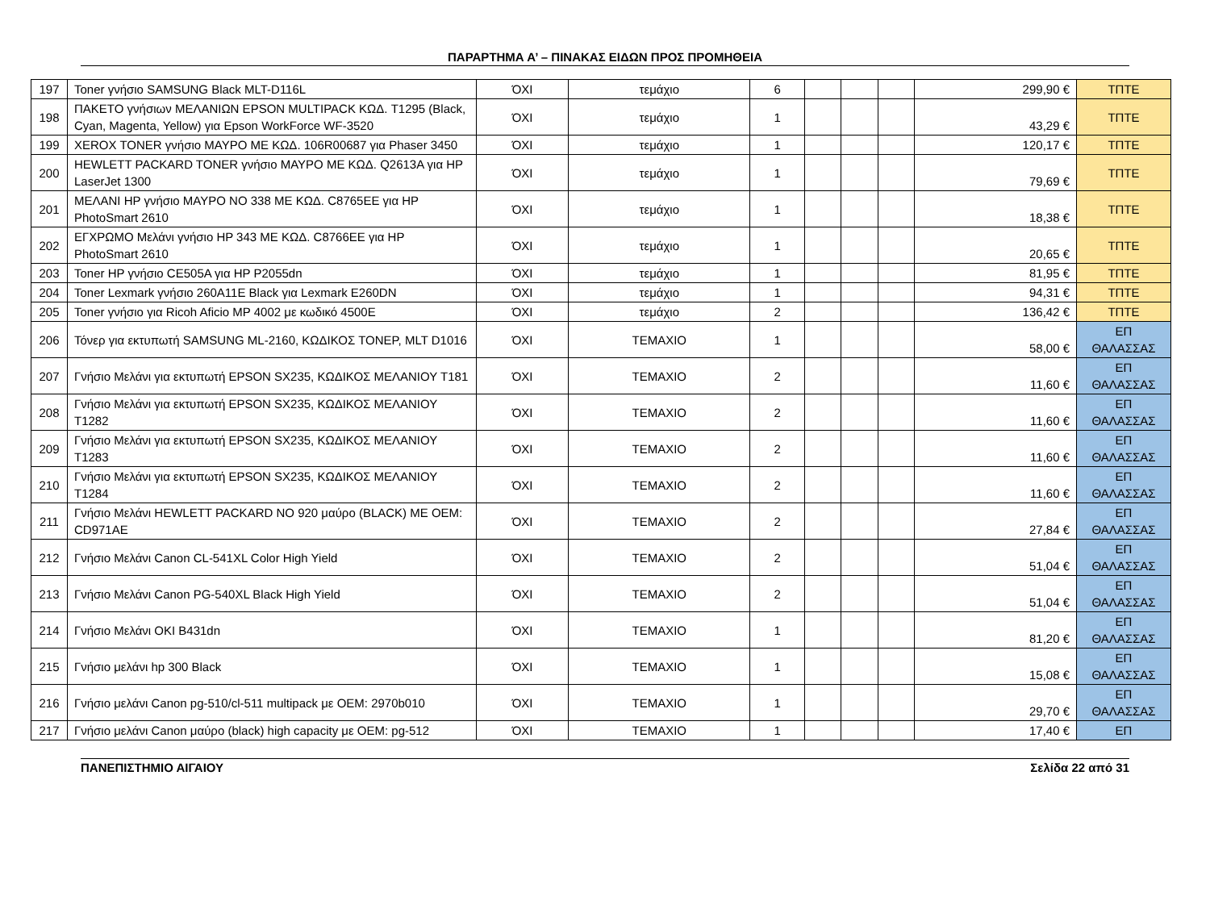ΠΑΡΑΡΤΗΜΑ Α’ – ΠΙΝΑΚΑΣ ΕΙΔΩΝ ΠΡΟΣ ΠΡΟΜΗΘΕΙΑ
| 197 | Toner γνήσιο SAMSUNG Black MLT-D116L | ΌΧΙ | τεμάχιο | 6 | | | | 299,90 € | ΤΠΤΕ |
| 198 | ΠΑΚΕΤΟ γνήσιων ΜΕΛΑΝΙΩΝ EPSON MULTIPACK ΚΩΔ. T1295 (Black, Cyan, Magenta, Yellow) για Epson WorkForce WF-3520 | ΌΧΙ | τεμάχιο | 1 | | | | 43,29 € | ΤΠΤΕ |
| 199 | XEROX TONER γνήσιο ΜΑΥΡΟ ΜΕ ΚΩΔ. 106R00687 για Phaser 3450 | ΌΧΙ | τεμάχιο | 1 | | | | 120,17 € | ΤΠΤΕ |
| 200 | HEWLETT PACKARD TONER γνήσιο ΜΑΥΡΟ ΜΕ ΚΩΔ. Q2613A για HP LaserJet 1300 | ΌΧΙ | τεμάχιο | 1 | | | | 79,69 € | ΤΠΤΕ |
| 201 | ΜΕΛΑΝΙ HP γνήσιο ΜΑΥΡΟ NO 338 ΜΕ ΚΩΔ. C8765EE για HP PhotoSmart 2610 | ΌΧΙ | τεμάχιο | 1 | | | | 18,38 € | ΤΠΤΕ |
| 202 | ΕΓΧΡΩΜΟ Μελάνι γνήσιο HP 343 ΜΕ ΚΩΔ. C8766EE για HP PhotoSmart 2610 | ΌΧΙ | τεμάχιο | 1 | | | | 20,65 € | ΤΠΤΕ |
| 203 | Toner HP γνήσιο CE505A για HP P2055dn | ΌΧΙ | τεμάχιο | 1 | | | | 81,95 € | ΤΠΤΕ |
| 204 | Toner Lexmark γνήσιο 260A11E Black για Lexmark E260DN | ΌΧΙ | τεμάχιο | 1 | | | | 94,31 € | ΤΠΤΕ |
| 205 | Toner γνήσιο για Ricoh Aficio MP 4002 με κωδικό 4500E | ΌΧΙ | τεμάχιο | 2 | | | | 136,42 € | ΤΠΤΕ |
| 206 | Τόνερ για εκτυπωτή SAMSUNG ML-2160, ΚΩΔΙΚΟΣ ΤΟΝΕΡ, MLT D1016 | ΌΧΙ | ΤΕΜΑΧΙΟ | 1 | | | | 58,00 € | ΕΠ ΘΑΛΑΣΣΑΣ |
| 207 | Γνήσιο Μελάνι για εκτυπωτή EPSON SX235, ΚΩΔΙΚΟΣ ΜΕΛΑΝΙΟΥ T181 | ΌΧΙ | ΤΕΜΑΧΙΟ | 2 | | | | 11,60 € | ΕΠ ΘΑΛΑΣΣΑΣ |
| 208 | Γνήσιο Μελάνι για εκτυπωτή EPSON SX235, ΚΩΔΙΚΟΣ ΜΕΛΑΝΙΟΥ T1282 | ΌΧΙ | ΤΕΜΑΧΙΟ | 2 | | | | 11,60 € | ΕΠ ΘΑΛΑΣΣΑΣ |
| 209 | Γνήσιο Μελάνι για εκτυπωτή EPSON SX235, ΚΩΔΙΚΟΣ ΜΕΛΑΝΙΟΥ T1283 | ΌΧΙ | ΤΕΜΑΧΙΟ | 2 | | | | 11,60 € | ΕΠ ΘΑΛΑΣΣΑΣ |
| 210 | Γνήσιο Μελάνι για εκτυπωτή EPSON SX235, ΚΩΔΙΚΟΣ ΜΕΛΑΝΙΟΥ T1284 | ΌΧΙ | ΤΕΜΑΧΙΟ | 2 | | | | 11,60 € | ΕΠ ΘΑΛΑΣΣΑΣ |
| 211 | Γνήσιο Μελάνι HEWLETT PACKARD NO 920 μαύρο (BLACK) ME OEM: CD971AE | ΌΧΙ | ΤΕΜΑΧΙΟ | 2 | | | | 27,84 € | ΕΠ ΘΑΛΑΣΣΑΣ |
| 212 | Γνήσιο Μελάνι Canon CL-541XL Color High Yield | ΌΧΙ | ΤΕΜΑΧΙΟ | 2 | | | | 51,04 € | ΕΠ ΘΑΛΑΣΣΑΣ |
| 213 | Γνήσιο Μελάνι Canon PG-540XL Black High Yield | ΌΧΙ | ΤΕΜΑΧΙΟ | 2 | | | | 51,04 € | ΕΠ ΘΑΛΑΣΣΑΣ |
| 214 | Γνήσιο Μελάνι OKI B431dn | ΌΧΙ | ΤΕΜΑΧΙΟ | 1 | | | | 81,20 € | ΕΠ ΘΑΛΑΣΣΑΣ |
| 215 | Γνήσιο μελάνι hp 300 Black | ΌΧΙ | ΤΕΜΑΧΙΟ | 1 | | | | 15,08 € | ΕΠ ΘΑΛΑΣΣΑΣ |
| 216 | Γνήσιο μελάνι Canon pg-510/cl-511 multipack με OEM: 2970b010 | ΌΧΙ | ΤΕΜΑΧΙΟ | 1 | | | | 29,70 € | ΕΠ ΘΑΛΑΣΣΑΣ |
| 217 | Γνήσιο μελάνι Canon μαύρο (black) high capacity με OEM: pg-512 | ΌΧΙ | ΤΕΜΑΧΙΟ | 1 | | | | 17,40 € | ΕΠ |
ΠΑΝΕΠΙΣΤΗΜΙΟ ΑΙΓΑΙΟΥ Σελίδα 22 από 31